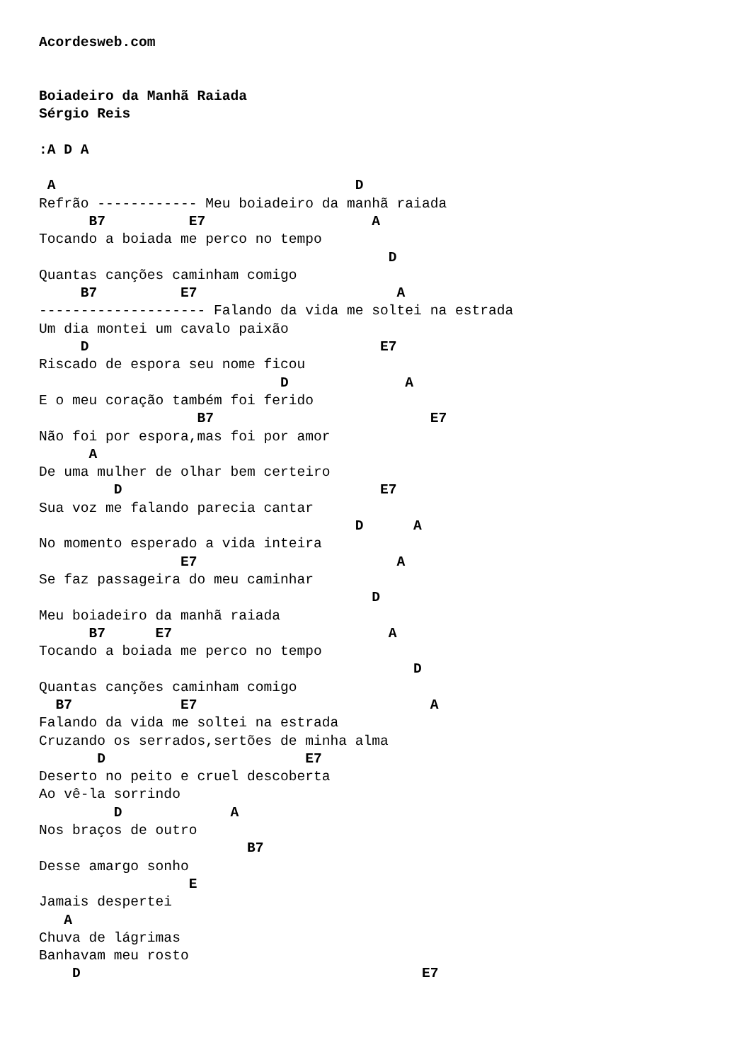Acordesweb.com


Boiadeiro da Manhã Raiada
Sérgio Reis

:A D A

 A                                    D
Refrão ------------ Meu boiadeiro da manhã raiada
      B7          E7                    A
Tocando a boiada me perco no tempo
                                          D
Quantas canções caminham comigo
     B7          E7                        A
-------------------- Falando da vida me soltei na estrada
Um dia montei um cavalo paixão
     D                                   E7
Riscado de espora seu nome ficou
                             D              A
E o meu coração também foi ferido
                   B7                          E7
Não foi por espora,mas foi por amor
      A
De uma mulher de olhar bem certeiro
         D                               E7
Sua voz me falando parecia cantar
                                      D      A
No momento esperado a vida inteira
                 E7                        A
Se faz passageira do meu caminhar
                                        D
Meu boiadeiro da manhã raiada
      B7      E7                          A
Tocando a boiada me perco no tempo
                                             D
Quantas canções caminham comigo
  B7             E7                            A
Falando da vida me soltei na estrada
Cruzando os serrados,sertões de minha alma
       D                        E7
Deserto no peito e cruel descoberta
Ao vê-la sorrindo
         D             A
Nos braços de outro
                         B7
Desse amargo sonho
                  E
Jamais despertei
   A
Chuva de lágrimas
Banhavam meu rosto
    D                                         E7